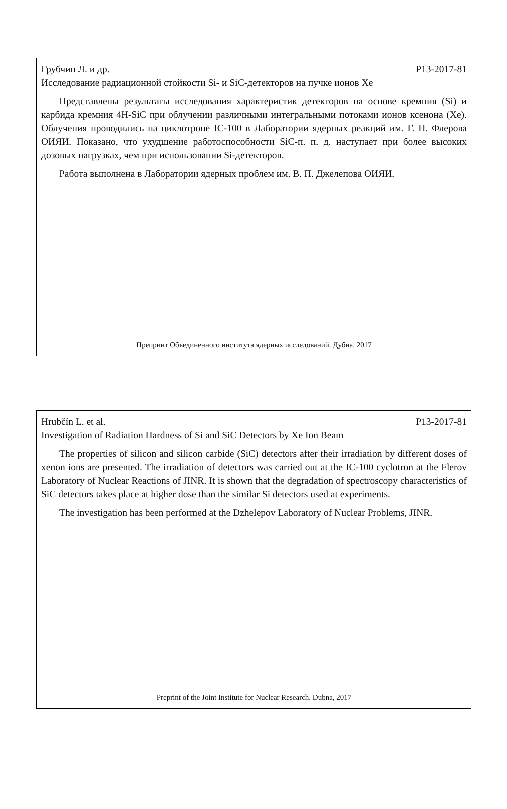Грубчин Л. и др. Р13-2017-81
Исследование радиационной стойкости Si- и SiC-детекторов на пучке ионов Хе
Представлены результаты исследования характеристик детекторов на основе кремния (Si) и карбида кремния 4H-SiC при облучении различными интегральными потоками ионов ксенона (Xe). Облучения проводились на циклотроне IC-100 в Лаборатории ядерных реакций им. Г. Н. Флерова ОИЯИ. Показано, что ухудшение работоспособности SiC-п. п. д. наступает при более высоких дозовых нагрузках, чем при использовании Si-детекторов.
Работа выполнена в Лаборатории ядерных проблем им. В. П. Джелепова ОИЯИ.
Препринт Объединенного института ядерных исследований. Дубна, 2017
Hrubčín L. et al. P13-2017-81
Investigation of Radiation Hardness of Si and SiC Detectors by Xe Ion Beam
The properties of silicon and silicon carbide (SiC) detectors after their irradiation by different doses of xenon ions are presented. The irradiation of detectors was carried out at the IC-100 cyclotron at the Flerov Laboratory of Nuclear Reactions of JINR. It is shown that the degradation of spectroscopy characteristics of SiC detectors takes place at higher dose than the similar Si detectors used at experiments.
The investigation has been performed at the Dzhelepov Laboratory of Nuclear Problems, JINR.
Preprint of the Joint Institute for Nuclear Research. Dubna, 2017